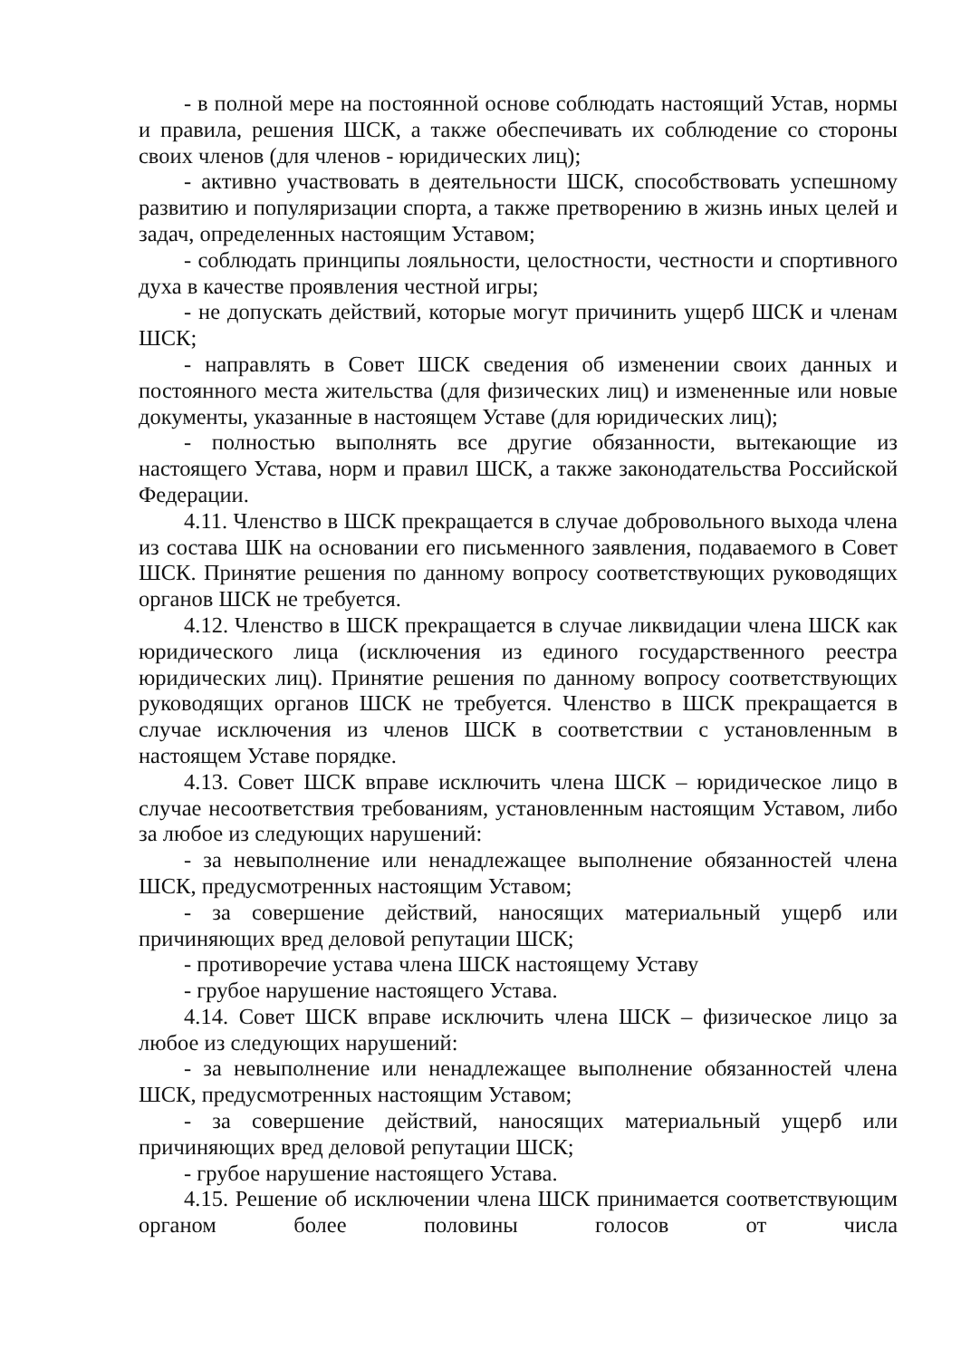- в полной мере на постоянной основе соблюдать настоящий Устав, нормы и правила, решения ШСК, а также обеспечивать их соблюдение со стороны своих членов (для членов - юридических лиц);
- активно участвовать в деятельности ШСК, способствовать успешному развитию и популяризации спорта, а также претворению в жизнь иных целей и задач, определенных настоящим Уставом;
- соблюдать принципы лояльности, целостности, честности и спортивного духа в качестве проявления честной игры;
- не допускать действий, которые могут причинить ущерб ШСК и членам ШСК;
- направлять в Совет ШСК сведения об изменении своих данных и постоянного места жительства (для физических лиц) и измененные или новые документы, указанные в настоящем Уставе (для юридических лиц);
- полностью выполнять все другие обязанности, вытекающие из настоящего Устава, норм и правил ШСК, а также законодательства Российской Федерации.
4.11. Членство в ШСК прекращается в случае добровольного выхода члена из состава ШК на основании его письменного заявления, подаваемого в Совет ШСК. Принятие решения по данному вопросу соответствующих руководящих органов ШСК не требуется.
4.12. Членство в ШСК прекращается в случае ликвидации члена ШСК как юридического лица (исключения из единого государственного реестра юридических лиц). Принятие решения по данному вопросу соответствующих руководящих органов ШСК не требуется. Членство в ШСК прекращается в случае исключения из членов ШСК в соответствии с установленным в настоящем Уставе порядке.
4.13. Совет ШСК вправе исключить члена ШСК – юридическое лицо в случае несоответствия требованиям, установленным настоящим Уставом, либо за любое из следующих нарушений:
- за невыполнение или ненадлежащее выполнение обязанностей члена ШСК, предусмотренных настоящим Уставом;
- за совершение действий, наносящих материальный ущерб или причиняющих вред деловой репутации ШСК;
- противоречие устава члена ШСК настоящему Уставу
- грубое нарушение настоящего Устава.
4.14. Совет ШСК вправе исключить члена ШСК – физическое лицо за любое из следующих нарушений:
- за невыполнение или ненадлежащее выполнение обязанностей члена ШСК, предусмотренных настоящим Уставом;
- за совершение действий, наносящих материальный ущерб или причиняющих вред деловой репутации ШСК;
- грубое нарушение настоящего Устава.
4.15. Решение об исключении члена ШСК принимается соответствующим органом более половины голосов от числа